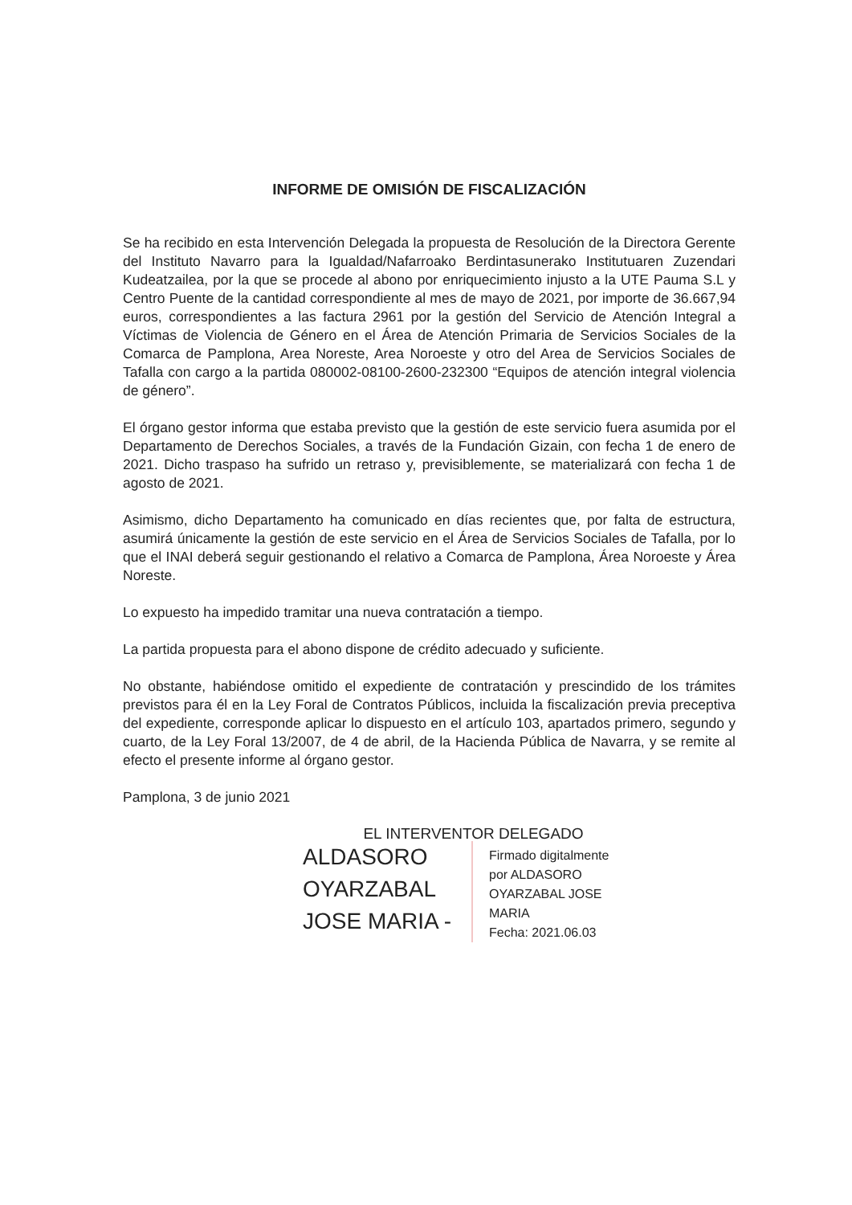INFORME DE OMISIÓN DE FISCALIZACIÓN
Se ha recibido en esta Intervención Delegada la propuesta de Resolución de la Directora Gerente del Instituto Navarro para la Igualdad/Nafarroako Berdintasunerako Institutuaren Zuzendari Kudeatzailea, por la que se procede al abono por enriquecimiento injusto a la UTE Pauma S.L y Centro Puente de la cantidad correspondiente al mes de mayo de 2021, por importe de 36.667,94 euros, correspondientes a las factura 2961 por la gestión del Servicio de Atención Integral a Víctimas de Violencia de Género en el Área de Atención Primaria de Servicios Sociales de la Comarca de Pamplona, Area Noreste, Area Noroeste y otro del Area de Servicios Sociales de Tafalla con cargo a la partida 080002-08100-2600-232300 “Equipos de atención integral violencia de género”.
El órgano gestor informa que estaba previsto que la gestión de este servicio fuera asumida por el Departamento de Derechos Sociales, a través de la Fundación Gizain, con fecha 1 de enero de 2021. Dicho traspaso ha sufrido un retraso y, previsiblemente, se materializará con fecha 1 de agosto de 2021.
Asimismo, dicho Departamento ha comunicado en días recientes que, por falta de estructura, asumirá únicamente la gestión de este servicio en el Área de Servicios Sociales de Tafalla, por lo que el INAI deberá seguir gestionando el relativo a Comarca de Pamplona, Área Noroeste y Área Noreste.
Lo expuesto ha impedido tramitar una nueva contratación a tiempo.
La partida propuesta para el abono dispone de crédito adecuado y suficiente.
No obstante, habiéndose omitido el expediente de contratación y prescindido de los trámites previstos para él en la Ley Foral de Contratos Públicos, incluida la fiscalización previa preceptiva del expediente, corresponde aplicar lo dispuesto en el artículo 103, apartados primero, segundo y cuarto, de la Ley Foral 13/2007, de 4 de abril, de la Hacienda Pública de Navarra, y se remite al efecto el presente informe al órgano gestor.
Pamplona, 3 de junio 2021
EL INTERVENTOR DELEGADO
ALDASORO OYARZABAL JOSE MARIA -
Firmado digitalmente
por ALDASORO
OYARZABAL JOSE
MARIA
Fecha: 2021.06.03